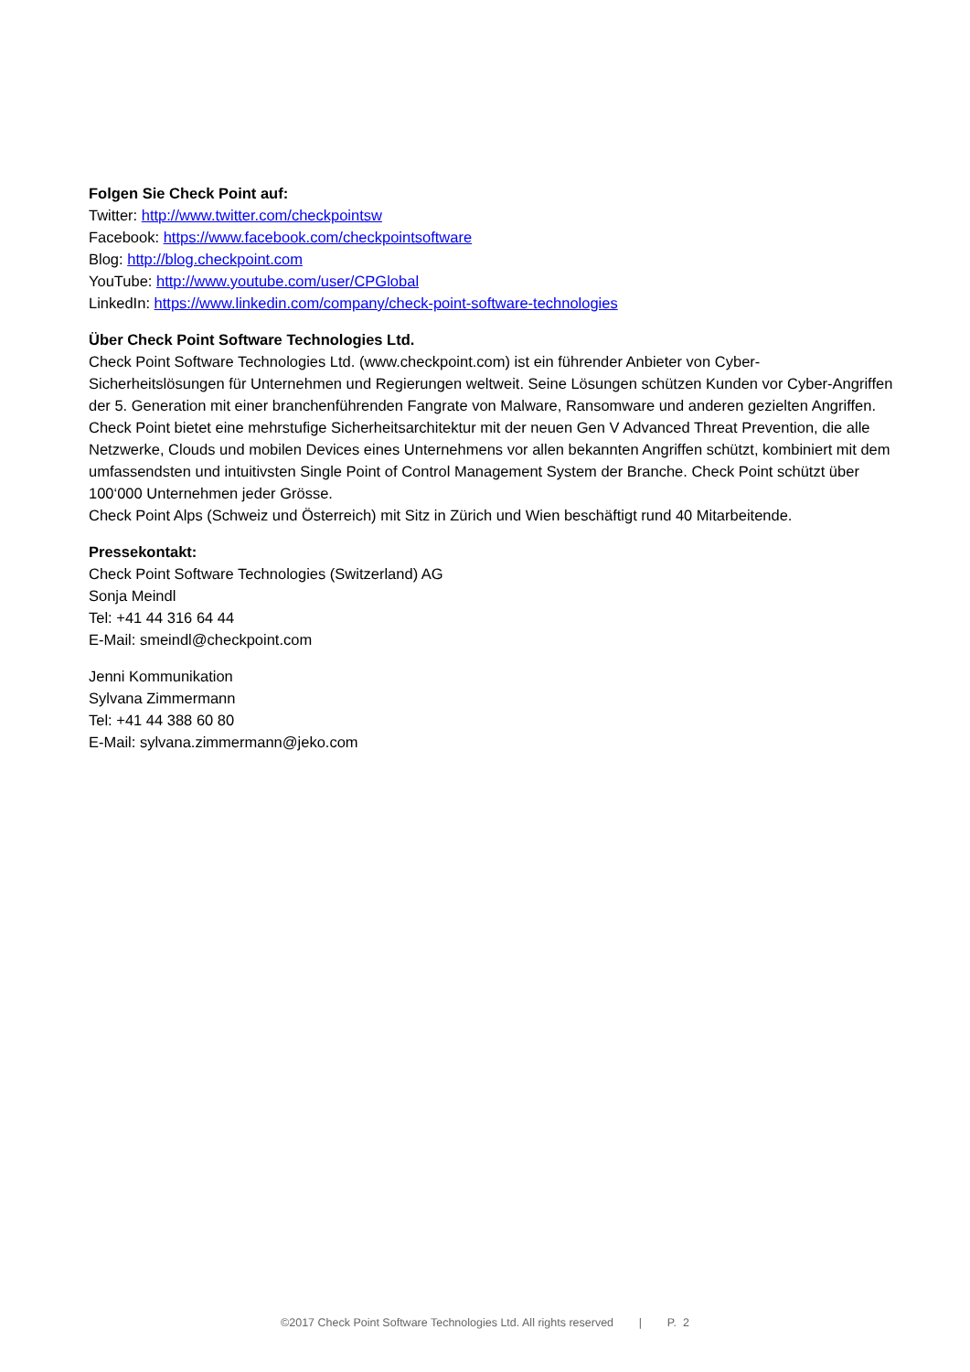Folgen Sie Check Point auf:
Twitter: http://www.twitter.com/checkpointsw
Facebook: https://www.facebook.com/checkpointsoftware
Blog: http://blog.checkpoint.com
YouTube: http://www.youtube.com/user/CPGlobal
LinkedIn: https://www.linkedin.com/company/check-point-software-technologies
Über Check Point Software Technologies Ltd.
Check Point Software Technologies Ltd. (www.checkpoint.com) ist ein führender Anbieter von Cyber-Sicherheitslösungen für Unternehmen und Regierungen weltweit. Seine Lösungen schützen Kunden vor Cyber-Angriffen der 5. Generation mit einer branchenführenden Fangrate von Malware, Ransomware und anderen gezielten Angriffen. Check Point bietet eine mehrstufige Sicherheitsarchitektur mit der neuen Gen V Advanced Threat Prevention, die alle Netzwerke, Clouds und mobilen Devices eines Unternehmens vor allen bekannten Angriffen schützt, kombiniert mit dem umfassendsten und intuitivsten Single Point of Control Management System der Branche. Check Point schützt über 100‘000 Unternehmen jeder Grösse.
Check Point Alps (Schweiz und Österreich) mit Sitz in Zürich und Wien beschäftigt rund 40 Mitarbeitende.
Pressekontakt:
Check Point Software Technologies (Switzerland) AG
Sonja Meindl
Tel: +41 44 316 64 44
E-Mail: smeindl@checkpoint.com
Jenni Kommunikation
Sylvana Zimmermann
Tel: +41 44 388 60 80
E-Mail: sylvana.zimmermann@jeko.com
©2017 Check Point Software Technologies Ltd. All rights reserved | P. 2